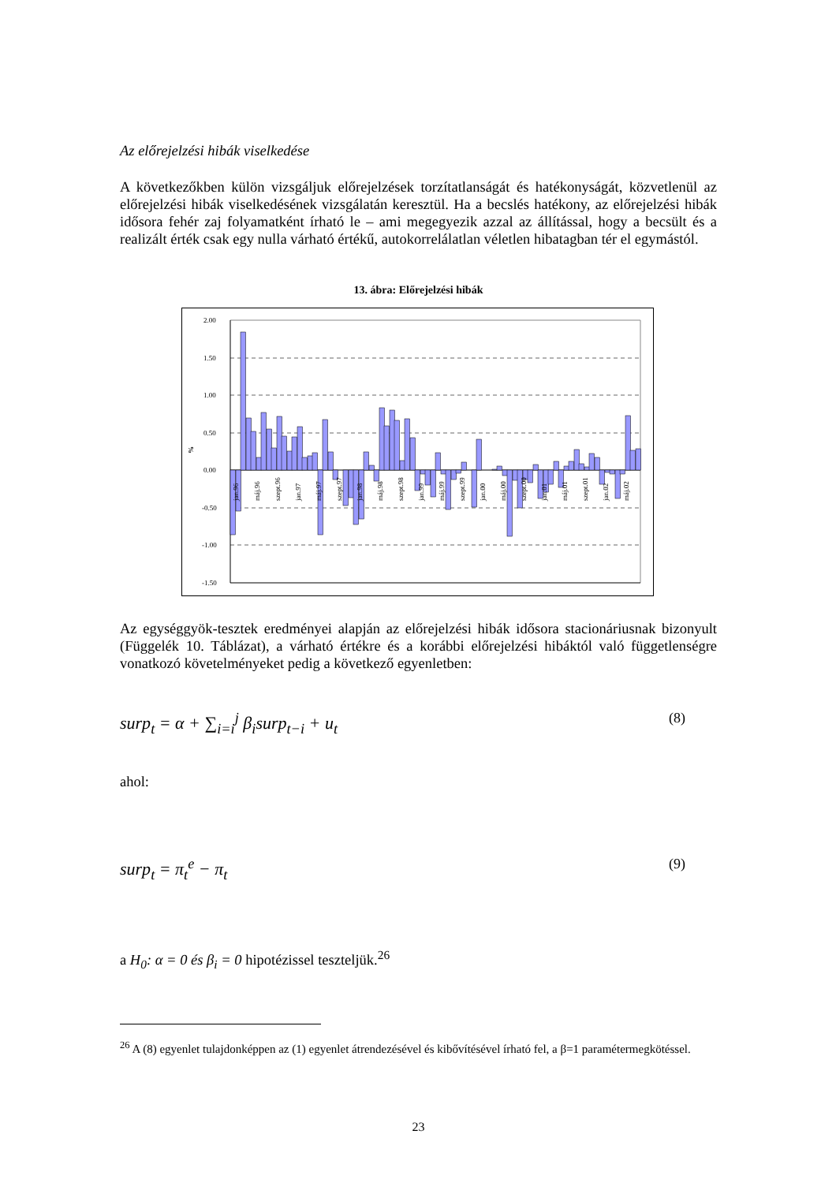Az előrejelzési hibák viselkedése
A következőkben külön vizsgáljuk előrejelzések torzítatlanságát és hatékonyságát, közvetlenül az előrejelzési hibák viselkedésének vizsgálatán keresztül. Ha a becslés hatékony, az előrejelzési hibák idősora fehér zaj folyamatként írható le – ami megegyezik azzal az állítással, hogy a becsült és a realizált érték csak egy nulla várható értékű, autokorrelálatlan véletlen hibatagban tér el egymástól.
13. ábra: Előrejelzési hibák
%
2.00
1.50
1.00
0.50
0.00
-0.50
-1.00
-1.50
jan.96
máj.96
szept.96
jan.97
máj.97
szept.97
jan.98
máj.98
szept.98
jan.99
máj.99
szept.99
jan.00
máj.00
szept.00
jan.01
máj.01
szept.01
jan.02
máj.02
Az egységgyök-tesztek eredményei alapján az előrejelzési hibák idősora stacionáriusnak bizonyult (Függelék 10. Táblázat), a várható értékre és a korábbi előrejelzési hibáktól való függetlenségre vonatkozó követelményeket pedig a következő egyenletben:
surp<sub>t</sub> = α + ∑<sub>i=i</sub><sup>j</sup> β<sub>i</sub>surp<sub>t−i</sub> + u<sub>t</sub> (8)
ahol:
surp<sub>t</sub> = π<sub>t</sub><sup>e</sup> − π<sub>t</sub> (9)
a H<sub>0</sub>: α = 0 és β<sub>i</sub> = 0 hipotézissel teszteljük.<sup>26</sup>
<sup>26</sup> A (8) egyenlet tulajdonképpen az (1) egyenlet átrendezésével és kibővítésével írható fel, a β=1 paramétermegkötéssel.
23